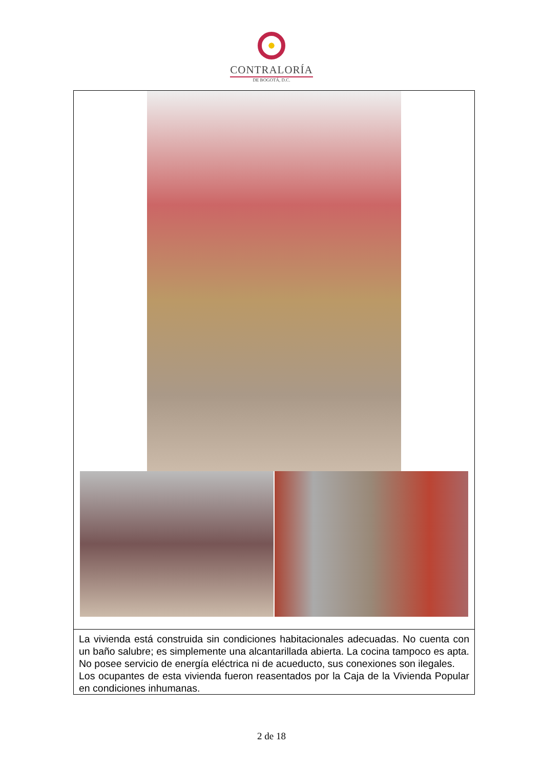CONTRALORÍA
DE BOGOTÁ, D.C.
| La vivienda está construida sin condiciones habitacionales adecuadas. No cuenta con un baño salubre; es simplemente una alcantarillada abierta. La cocina tampoco es apta. No posee servicio de energía eléctrica ni de acueducto, sus conexiones son ilegales. Los ocupantes de esta vivienda fueron reasentados por la Caja de la Vivienda Popular en condiciones inhumanas. |
2 de 18